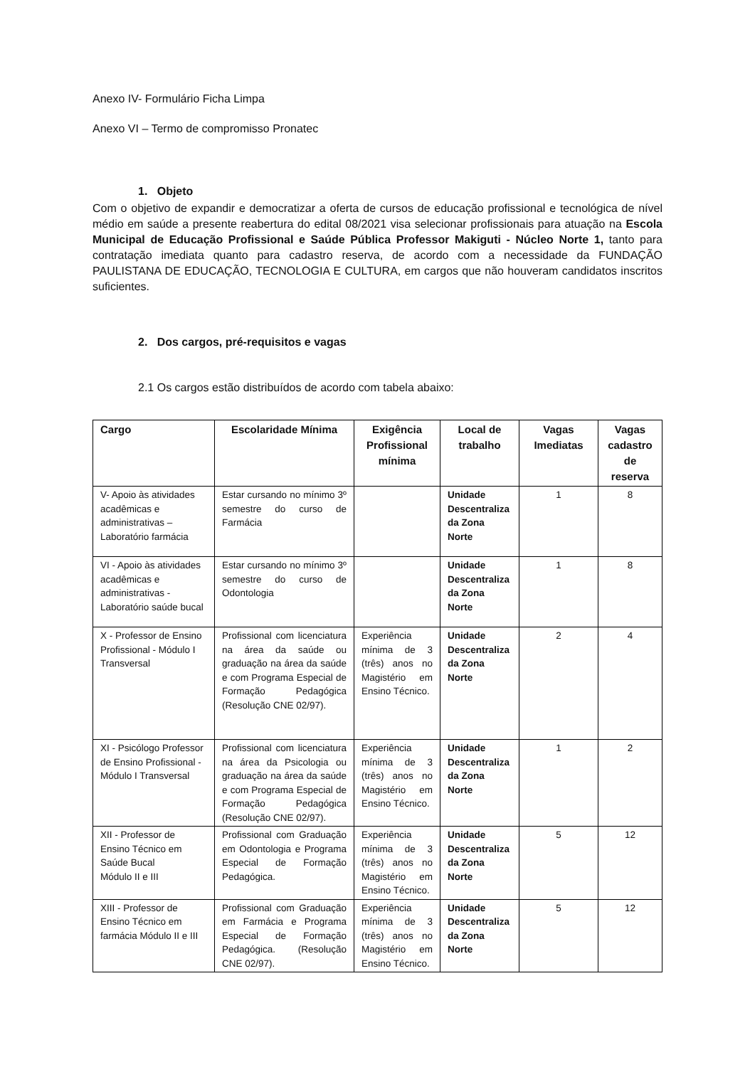Anexo IV- Formulário Ficha Limpa
Anexo VI – Termo de compromisso Pronatec
1. Objeto
Com o objetivo de expandir e democratizar a oferta de cursos de educação profissional e tecnológica de nível médio em saúde a presente reabertura do edital 08/2021 visa selecionar profissionais para atuação na Escola Municipal de Educação Profissional e Saúde Pública Professor Makiguti - Núcleo Norte 1, tanto para contratação imediata quanto para cadastro reserva, de acordo com a necessidade da FUNDAÇÃO PAULISTANA DE EDUCAÇÃO, TECNOLOGIA E CULTURA, em cargos que não houveram candidatos inscritos suficientes.
2. Dos cargos, pré-requisitos e vagas
2.1 Os cargos estão distribuídos de acordo com tabela abaixo:
| Cargo | Escolaridade Mínima | Exigência Profissional mínima | Local de trabalho | Vagas Imediatas | Vagas cadastro de reserva |
| --- | --- | --- | --- | --- | --- |
| V- Apoio às atividades acadêmicas e administrativas – Laboratório farmácia | Estar cursando no mínimo 3º semestre do curso de Farmácia | | Unidade Descentraliza da Zona Norte | 1 | 8 |
| VI - Apoio às atividades acadêmicas e administrativas - Laboratório saúde bucal | Estar cursando no mínimo 3º semestre do curso de Odontologia | | Unidade Descentraliza da Zona Norte | 1 | 8 |
| X - Professor de Ensino Profissional - Módulo I Transversal | Profissional com licenciatura na área da saúde ou graduação na área da saúde e com Programa Especial de Formação Pedagógica (Resolução CNE 02/97). | Experiência mínima de 3 (três) anos no Magistério em Ensino Técnico. | Unidade Descentraliza da Zona Norte | 2 | 4 |
| XI - Psicólogo Professor de Ensino Profissional - Módulo I Transversal | Profissional com licenciatura na área da Psicologia ou graduação na área da saúde e com Programa Especial de Formação Pedagógica (Resolução CNE 02/97). | Experiência mínima de 3 (três) anos no Magistério em Ensino Técnico. | Unidade Descentraliza da Zona Norte | 1 | 2 |
| XII - Professor de Ensino Técnico em Saúde Bucal Módulo II e III | Profissional com Graduação em Odontologia e Programa Especial de Formação Pedagógica. | Experiência mínima de 3 (três) anos no Magistério em Ensino Técnico. | Unidade Descentraliza da Zona Norte | 5 | 12 |
| XIII - Professor de Ensino Técnico em farmácia Módulo II e III | Profissional com Graduação em Farmácia e Programa Especial de Formação Pedagógica. (Resolução CNE 02/97). | Experiência mínima de 3 (três) anos no Magistério em Ensino Técnico. | Unidade Descentraliza da Zona Norte | 5 | 12 |